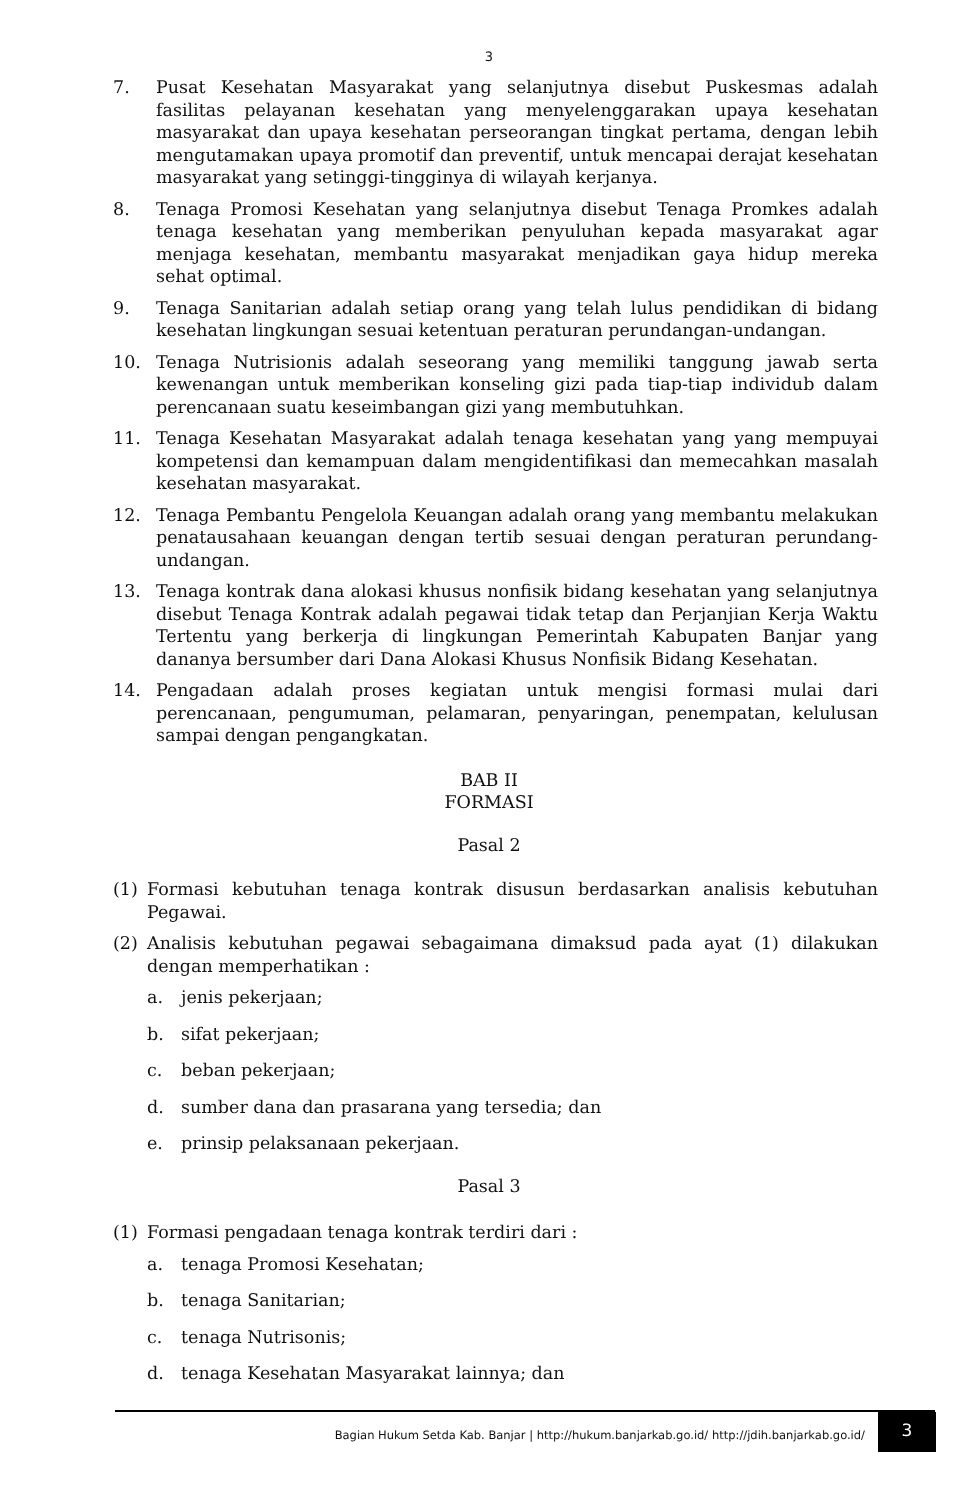3
7. Pusat Kesehatan Masyarakat yang selanjutnya disebut Puskesmas adalah fasilitas pelayanan kesehatan yang menyelenggarakan upaya kesehatan masyarakat dan upaya kesehatan perseorangan tingkat pertama, dengan lebih mengutamakan upaya promotif dan preventif, untuk mencapai derajat kesehatan masyarakat yang setinggi-tingginya di wilayah kerjanya.
8. Tenaga Promosi Kesehatan yang selanjutnya disebut Tenaga Promkes adalah tenaga kesehatan yang memberikan penyuluhan kepada masyarakat agar menjaga kesehatan, membantu masyarakat menjadikan gaya hidup mereka sehat optimal.
9. Tenaga Sanitarian adalah setiap orang yang telah lulus pendidikan di bidang kesehatan lingkungan sesuai ketentuan peraturan perundangan-undangan.
10. Tenaga Nutrisionis adalah seseorang yang memiliki tanggung jawab serta kewenangan untuk memberikan konseling gizi pada tiap-tiap individub dalam perencanaan suatu keseimbangan gizi yang membutuhkan.
11. Tenaga Kesehatan Masyarakat adalah tenaga kesehatan yang yang mempuyai kompetensi dan kemampuan dalam mengidentifikasi dan memecahkan masalah kesehatan masyarakat.
12. Tenaga Pembantu Pengelola Keuangan adalah orang yang membantu melakukan penatausahaan keuangan dengan tertib sesuai dengan peraturan perundang-undangan.
13. Tenaga kontrak dana alokasi khusus nonfisik bidang kesehatan yang selanjutnya disebut Tenaga Kontrak adalah pegawai tidak tetap dan Perjanjian Kerja Waktu Tertentu yang berkerja di lingkungan Pemerintah Kabupaten Banjar yang dananya bersumber dari Dana Alokasi Khusus Nonfisik Bidang Kesehatan.
14. Pengadaan adalah proses kegiatan untuk mengisi formasi mulai dari perencanaan, pengumuman, pelamaran, penyaringan, penempatan, kelulusan sampai dengan pengangkatan.
BAB II
FORMASI
Pasal 2
(1) Formasi kebutuhan tenaga kontrak disusun berdasarkan analisis kebutuhan Pegawai.
(2) Analisis kebutuhan pegawai sebagaimana dimaksud pada ayat (1) dilakukan dengan memperhatikan :
a. jenis pekerjaan;
b. sifat pekerjaan;
c. beban pekerjaan;
d. sumber dana dan prasarana yang tersedia; dan
e. prinsip pelaksanaan pekerjaan.
Pasal 3
(1) Formasi pengadaan tenaga kontrak terdiri dari :
a. tenaga Promosi Kesehatan;
b. tenaga Sanitarian;
c. tenaga Nutrisonis;
d. tenaga Kesehatan Masyarakat lainnya; dan
Bagian Hukum Setda Kab. Banjar | http://hukum.banjarkab.go.id/ http://jdih.banjarkab.go.id/ 3